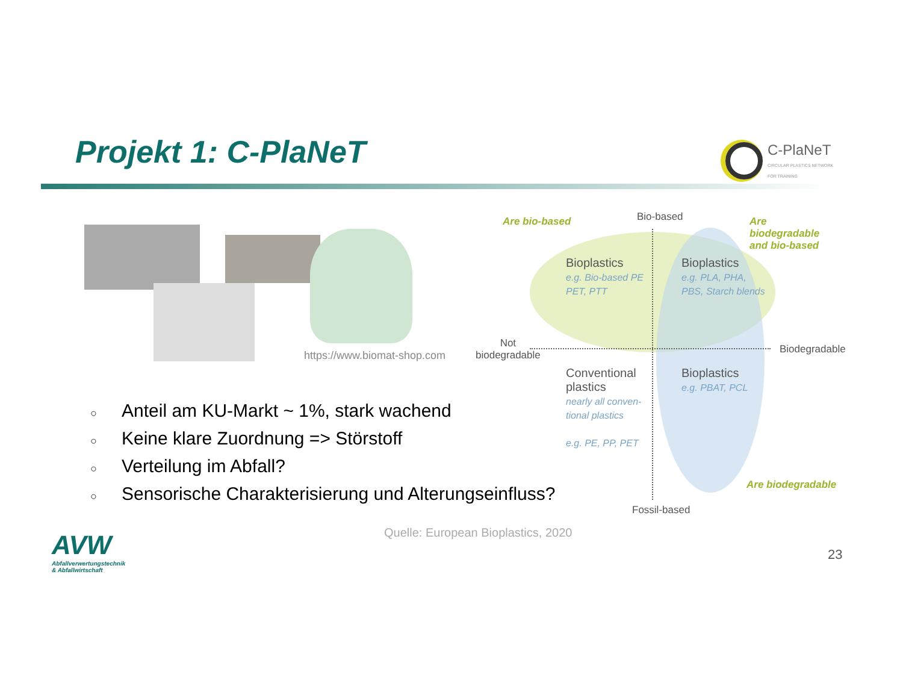Projekt 1: C-PlaNeT
C-PlaNeT
CIRCULAR PLASTICS NETWORK
FOR TRAINING
https://www.biomat-shop.com
Are bio-based Bio-based
Are biodegradable
and bio-based
Bioplastics
e.g. Bio-based PE
PET, PTT
Bioplastics
e.g. PLA, PHA,
PBS, Starch blends
Not
biodegradable
Biodegradable
Conventional
plastics
nearly all conven-
tional plastics
e.g. PE, PP, PET
Bioplastics
e.g. PBAT, PCL
Are biodegradable
Fossil-based
○ Anteil am KU-Markt ~ 1%, stark wachend
○ Keine klare Zuordnung => Störstoff
○ Verteilung im Abfall?
○ Sensorische Charakterisierung und Alterungseinfluss?
Quelle: European Bioplastics, 2020
AVW
Abfallverwertungstechnik
& Abfallwirtschaft
23